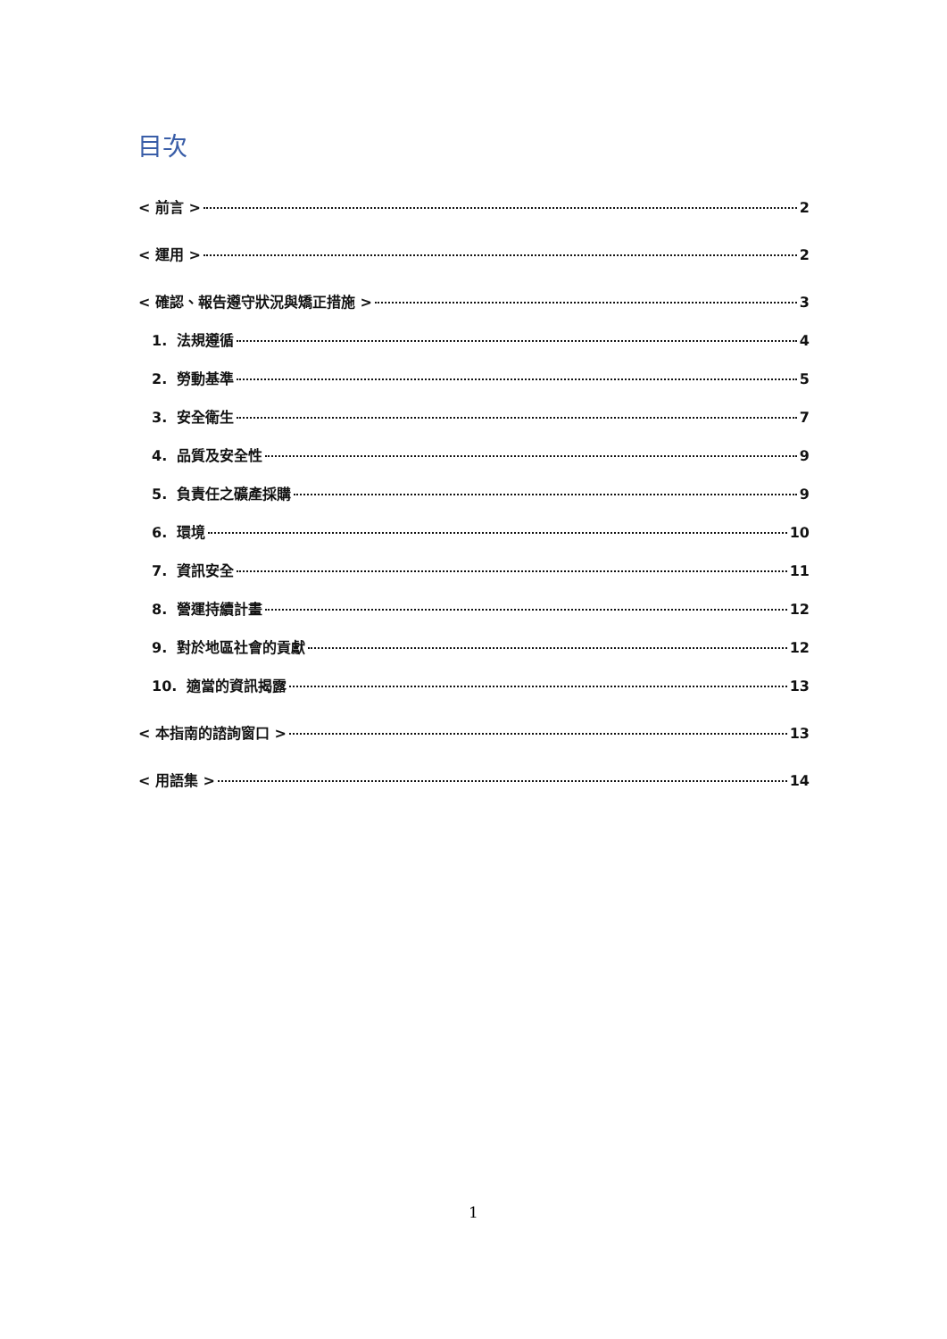目次
< 前言 > 2
< 運用 > 2
< 確認、報告遵守狀況與矯正措施 > 3
1. 法規遵循 4
2. 勞動基準 5
3. 安全衛生 7
4. 品質及安全性 9
5. 負責任之礦產採購 9
6. 環境 10
7. 資訊安全 11
8. 營運持續計畫 12
9. 對於地區社會的貢獻 12
10. 適當的資訊揭露 13
< 本指南的諮詢窗口 > 13
< 用語集 > 14
1